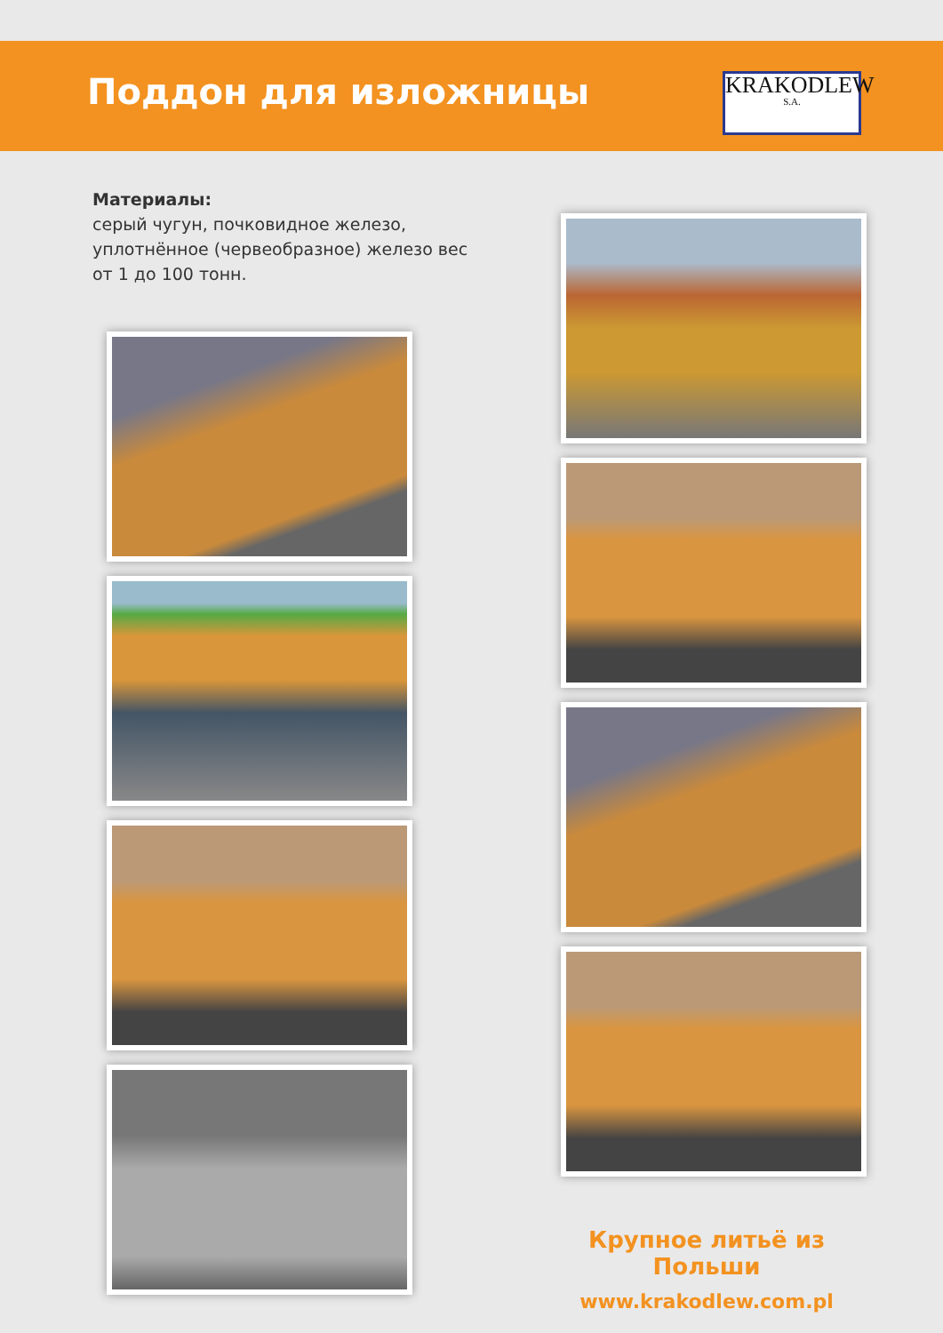Поддон для изложницы
KRAKODLEW
S.A.
Материалы:
серый чугун, почковидное железо,
уплотнённое (червеобразное) железо вес
от 1 до 100 тонн.
Крупное литьё из Польши
www.krakodlew.com.pl